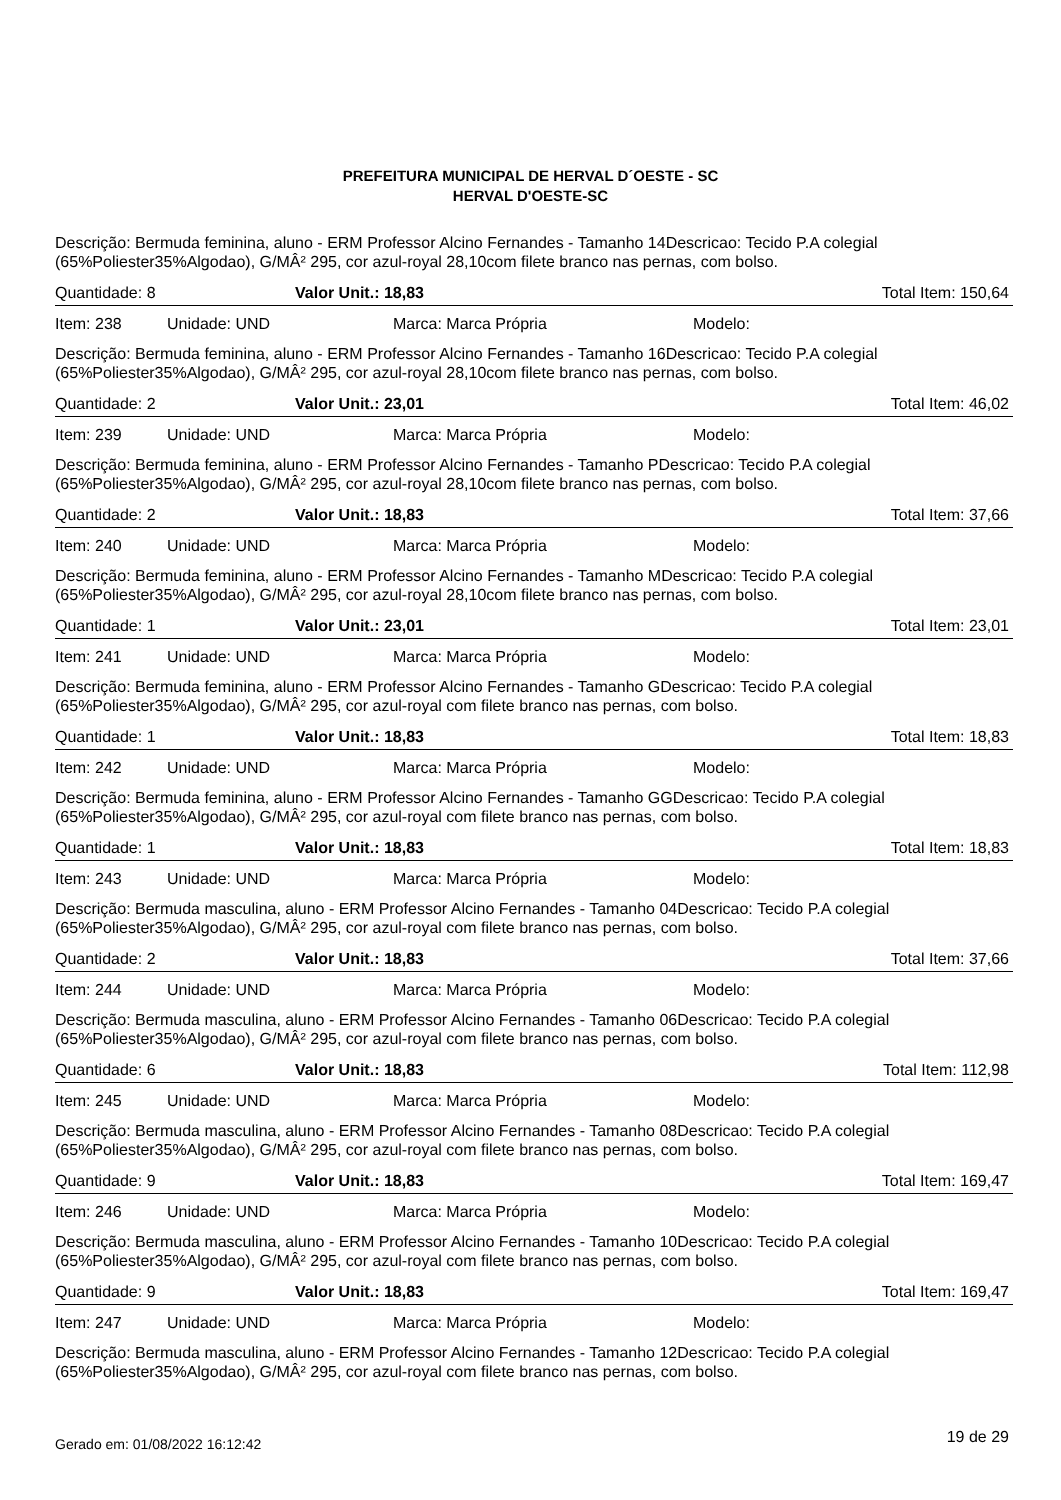PREFEITURA MUNICIPAL DE HERVAL D´OESTE - SC
HERVAL D'OESTE-SC
Descrição: Bermuda feminina, aluno - ERM Professor Alcino Fernandes - Tamanho 14Descricao: Tecido P.A colegial (65%Poliester35%Algodao), G/MÂ² 295, cor azul-royal 28,10com filete branco nas pernas, com bolso.
Quantidade: 8 Valor Unit.: 18,83 Total Item: 150,64
Item: 238 Unidade: UND Marca: Marca Própria Modelo:
Descrição: Bermuda feminina, aluno - ERM Professor Alcino Fernandes - Tamanho 16Descricao: Tecido P.A colegial (65%Poliester35%Algodao), G/MÂ² 295, cor azul-royal 28,10com filete branco nas pernas, com bolso.
Quantidade: 2 Valor Unit.: 23,01 Total Item: 46,02
Item: 239 Unidade: UND Marca: Marca Própria Modelo:
Descrição: Bermuda feminina, aluno - ERM Professor Alcino Fernandes - Tamanho PDescricao: Tecido P.A colegial (65%Poliester35%Algodao), G/MÂ² 295, cor azul-royal 28,10com filete branco nas pernas, com bolso.
Quantidade: 2 Valor Unit.: 18,83 Total Item: 37,66
Item: 240 Unidade: UND Marca: Marca Própria Modelo:
Descrição: Bermuda feminina, aluno - ERM Professor Alcino Fernandes - Tamanho MDescricao: Tecido P.A colegial (65%Poliester35%Algodao), G/MÂ² 295, cor azul-royal 28,10com filete branco nas pernas, com bolso.
Quantidade: 1 Valor Unit.: 23,01 Total Item: 23,01
Item: 241 Unidade: UND Marca: Marca Própria Modelo:
Descrição: Bermuda feminina, aluno - ERM Professor Alcino Fernandes - Tamanho GDescricao: Tecido P.A colegial (65%Poliester35%Algodao), G/MÂ² 295, cor azul-royal com filete branco nas pernas, com bolso.
Quantidade: 1 Valor Unit.: 18,83 Total Item: 18,83
Item: 242 Unidade: UND Marca: Marca Própria Modelo:
Descrição: Bermuda feminina, aluno - ERM Professor Alcino Fernandes - Tamanho GGDescricao: Tecido P.A colegial (65%Poliester35%Algodao), G/MÂ² 295, cor azul-royal com filete branco nas pernas, com bolso.
Quantidade: 1 Valor Unit.: 18,83 Total Item: 18,83
Item: 243 Unidade: UND Marca: Marca Própria Modelo:
Descrição: Bermuda masculina, aluno - ERM Professor Alcino Fernandes - Tamanho 04Descricao: Tecido P.A colegial (65%Poliester35%Algodao), G/MÂ² 295, cor azul-royal com filete branco nas pernas, com bolso.
Quantidade: 2 Valor Unit.: 18,83 Total Item: 37,66
Item: 244 Unidade: UND Marca: Marca Própria Modelo:
Descrição: Bermuda masculina, aluno - ERM Professor Alcino Fernandes - Tamanho 06Descricao: Tecido P.A colegial (65%Poliester35%Algodao), G/MÂ² 295, cor azul-royal com filete branco nas pernas, com bolso.
Quantidade: 6 Valor Unit.: 18,83 Total Item: 112,98
Item: 245 Unidade: UND Marca: Marca Própria Modelo:
Descrição: Bermuda masculina, aluno - ERM Professor Alcino Fernandes - Tamanho 08Descricao: Tecido P.A colegial (65%Poliester35%Algodao), G/MÂ² 295, cor azul-royal com filete branco nas pernas, com bolso.
Quantidade: 9 Valor Unit.: 18,83 Total Item: 169,47
Item: 246 Unidade: UND Marca: Marca Própria Modelo:
Descrição: Bermuda masculina, aluno - ERM Professor Alcino Fernandes - Tamanho 10Descricao: Tecido P.A colegial (65%Poliester35%Algodao), G/MÂ² 295, cor azul-royal com filete branco nas pernas, com bolso.
Quantidade: 9 Valor Unit.: 18,83 Total Item: 169,47
Item: 247 Unidade: UND Marca: Marca Própria Modelo:
Descrição: Bermuda masculina, aluno - ERM Professor Alcino Fernandes - Tamanho 12Descricao: Tecido P.A colegial (65%Poliester35%Algodao), G/MÂ² 295, cor azul-royal com filete branco nas pernas, com bolso.
Gerado em: 01/08/2022 16:12:42 19 de 29